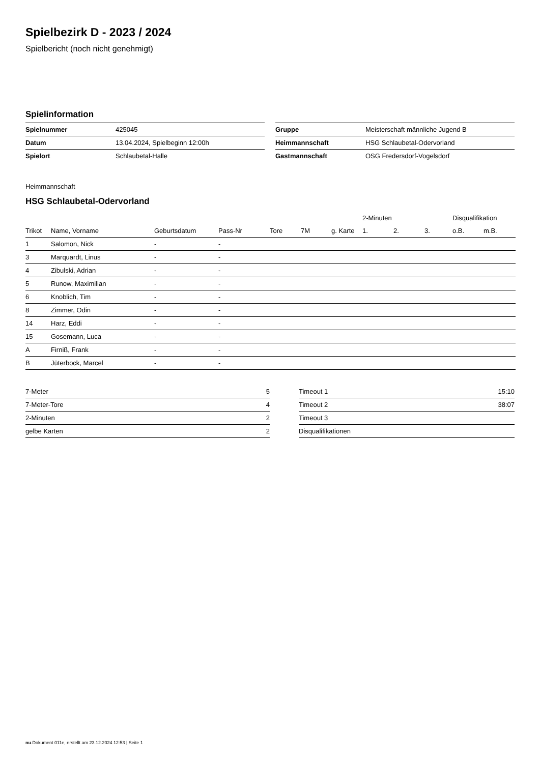Spielbezirk D - 2023 / 2024
Spielbericht (noch nicht genehmigt)
Spielinformation
| Spielnummer | 425045 |
| Datum | 13.04.2024, Spielbeginn 12:00h |
| Spielort | Schlaubetal-Halle |
| Gruppe | Meisterschaft männliche Jugend B |
| Heimmannschaft | HSG Schlaubetal-Odervorland |
| Gastmannschaft | OSG Fredersdorf-Vogelsdorf |
Heimmannschaft
HSG Schlaubetal-Odervorland
| | | | | | | | 2-Minuten | | | Disqualifikation | |
| --- | --- | --- | --- | --- | --- | --- | --- | --- | --- | --- | --- |
| Trikot | Name, Vorname | Geburtsdatum | Pass-Nr | Tore | 7M | g. Karte | 1. | 2. | 3. | o.B. | m.B. |
| 1 | Salomon, Nick | - | - | | | | | | | | |
| 3 | Marquardt, Linus | - | - | | | | | | | | |
| 4 | Zibulski, Adrian | - | - | | | | | | | | |
| 5 | Runow, Maximilian | - | - | | | | | | | | |
| 6 | Knoblich, Tim | - | - | | | | | | | | |
| 8 | Zimmer, Odin | - | - | | | | | | | | |
| 14 | Harz, Eddi | - | - | | | | | | | | |
| 15 | Gosemann, Luca | - | - | | | | | | | | |
| A | Firniß, Frank | - | - | | | | | | | | |
| B | Jüterbock, Marcel | - | - | | | | | | | | |
| 7-Meter | 5 |
| 7-Meter-Tore | 4 |
| 2-Minuten | 2 |
| gelbe Karten | 2 |
| Timeout 1 | 15:10 |
| Timeout 2 | 38:07 |
| Timeout 3 | |
| Disqualifikationen | |
nu.Dokument 011e, erstellt am 23.12.2024 12:53 | Seite 1